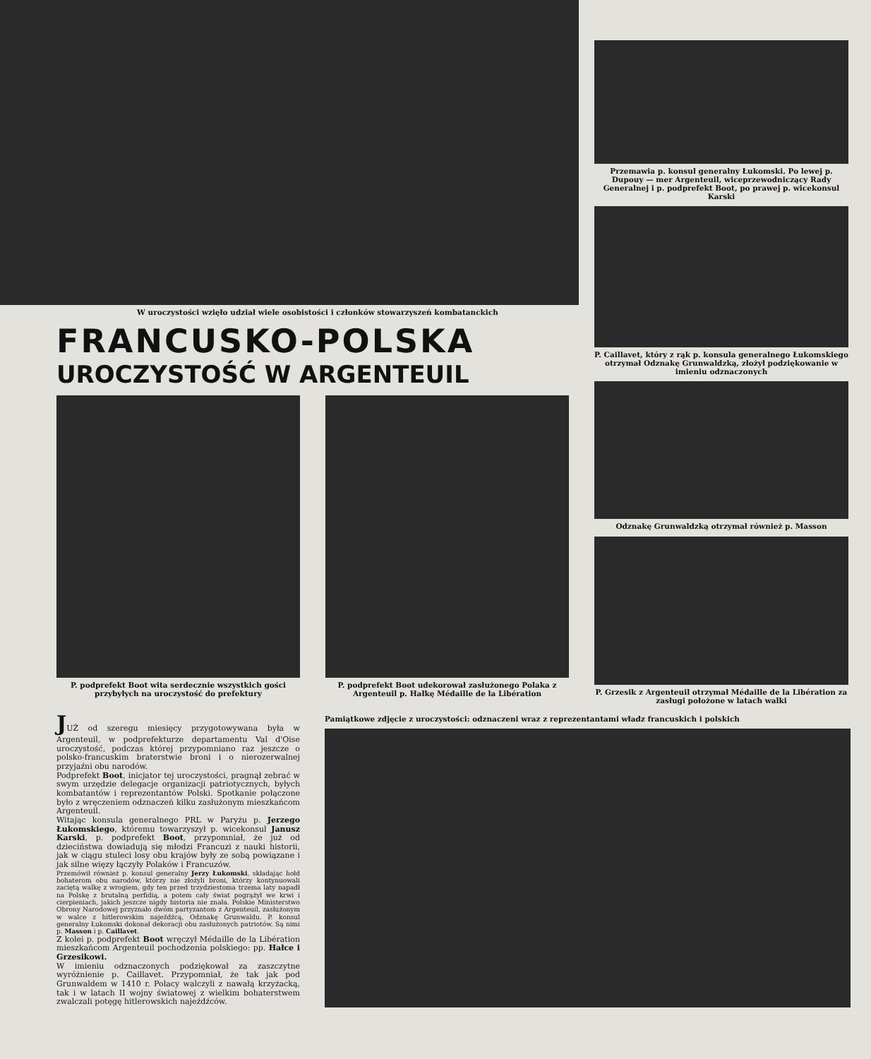W uroczystości wzięło udział wiele osobistości i członków stowarzyszeń kombatanckich
FRANCUSKO-POLSKA
UROCZYSTOŚĆ W ARGENTEUIL
P. podprefekt Boot wita serdecznie wszystkich gości przybyłych na uroczystość do prefektury
P. podprefekt Boot udekorował zasłużonego Polaka z Argenteuil p. Hałkę Médaille de la Libération
Przemawia p. konsul generalny Łukomski. Po lewej p. Dupouy — mer Argenteuil, wiceprzewodniczący Rady Generalnej i p. podprefekt Boot, po prawej p. wicekonsul Karski
P. Caillavet, który z rąk p. konsula generalnego Łukomskiego otrzymał Odznakę Grunwaldzką, złożył podziękowanie w imieniu odznaczonych
Odznakę Grunwaldzką otrzymał również p. Masson
P. Grzesik z Argenteuil otrzymał Médaille de la Libération za zasługi położone w latach walki
JUŻ od szeregu miesięcy przygotowywana była w Argenteuil, w podprefekturze departamentu Val d'Oise uroczystość, podczas której przypomniano raz jeszcze o polsko-francuskim braterstwie broni i o nierozerwalnej przyjaźni obu narodów.
Podprefekt Boot, inicjator tej uroczystości, pragnął zebrać w swym urzędzie delegacje organizacji patriotycznych, byłych kombatantów i reprezentantów Polski. Spotkanie połączone było z wręczeniem odznaczeń kilku zasłużonym mieszkańcom Argenteuil.
Witając konsula generalnego PRL w Paryżu p. Jerzego Łukomskiego, któremu towarzyszył p. wicekonsul Janusz Karski, p. podprefekt Boot, przypomniał, że już od dzieciństwa dowiadują się młodzi Francuzi z nauki historii, jak w ciągu stuleci losy obu krajów były ze sobą powiązane i jak silne więzy łączyły Polaków i Francuzów.
Przemówił również p. konsul generalny Jerzy Łukomski, składając hołd bohaterom obu narodów, którzy nie złożyli broni, którzy kontynuowali zaciętą walkę z wrogiem, gdy ten przed trzydziestoma trzema laty napadł na Polskę z brutalną perfidią, a potem cały świat pogrążył we krwi i cierpieniach, jakich jeszcze nigdy historia nie znała. Polskie Ministerstwo Obrony Narodowej przyznało dwóm partyzantom z Argenteuil, zasłużonym w walce z hitlerowskim najeźdźcą, Odznakę Grunwaldu. P. konsul generalny Łukomski dokonał dekoracji obu zasłużonych patriotów. Są nimi p. Masson i p. Caillavet.
Z kolei p. podprefekt Boot wręczył Médaille de la Libération mieszkańcom Argenteuil pochodzenia polskiego: pp. Hałce i Grzesikowi.
W imieniu odznaczonych podziękował za zaszczytne wyróżnienie p. Caillavet. Przypomniał, że tak jak pod Grunwaldem w 1410 r. Polacy walczyli z nawałą krzyżacką, tak i w latach II wojny światowej z wielkim bohaterstwem zwalczali potęgę hitlerowskich najeźdźców.
Pamiątkowe zdjęcie z uroczystości: odznaczeni wraz z reprezentantami władz francuskich i polskich